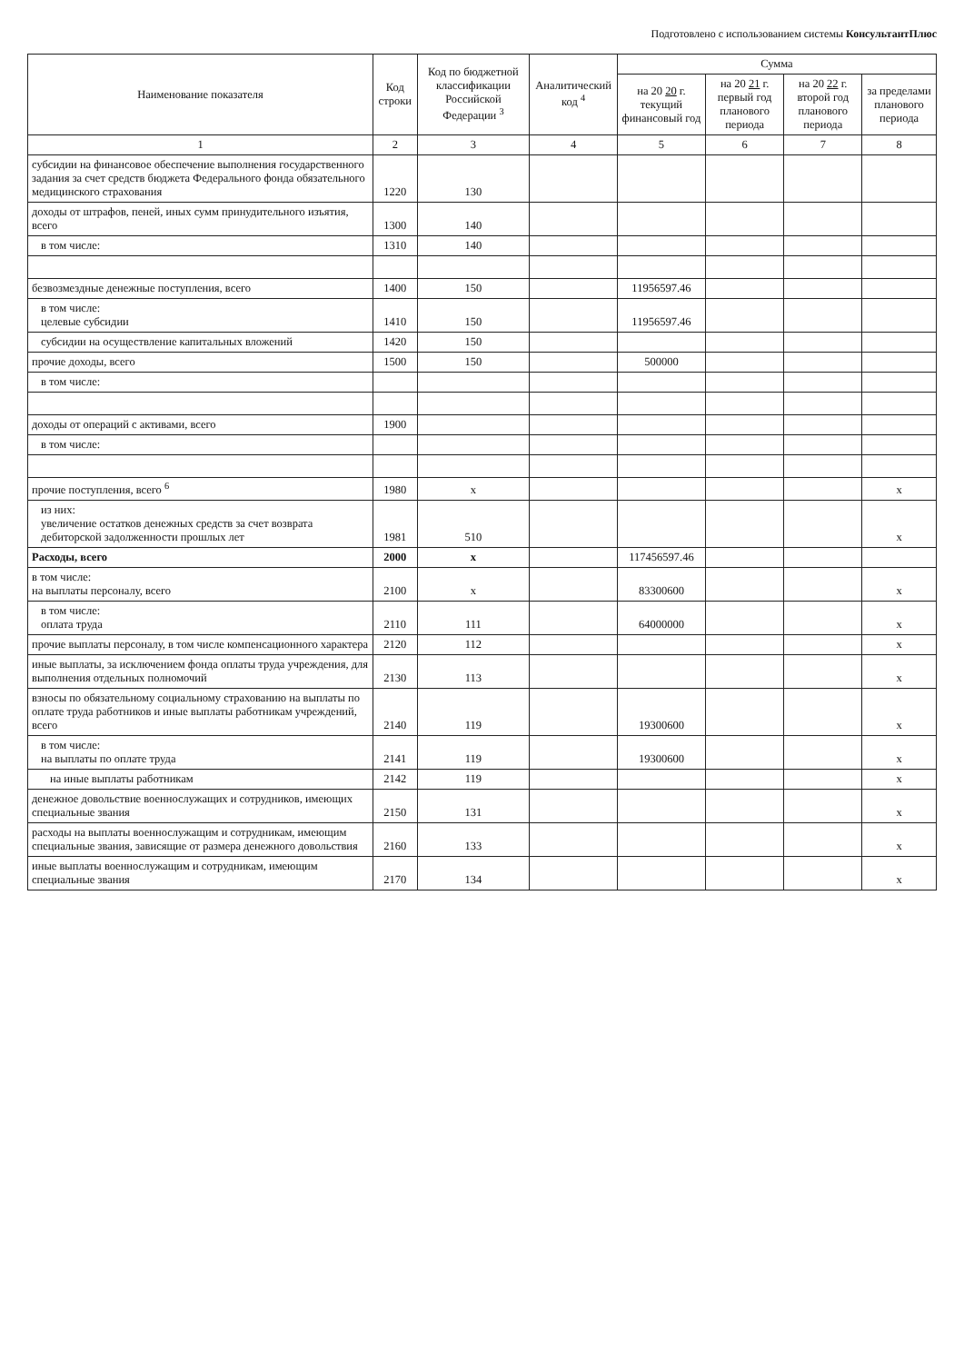Подготовлено с использованием системы КонсультантПлюс
| Наименование показателя | Код строки | Код по бюджетной классификации Российской Федерации <sup>3</sup> | Аналитический код <sup>4</sup> | Сумма | | | |
| --- | --- | --- | --- | --- | --- | --- | --- |
| | | | | на 20 20 г. текущий финансовый год | на 20 21 г. первый год планового периода | на 20 22 г. второй год планового периода | за пределами планового периода |
| 1 | 2 | 3 | 4 | 5 | 6 | 7 | 8 |
| субсидии на финансовое обеспечение выполнения государственного задания за счет средств бюджета Федерального фонда обязательного медицинского страхования | 1220 | 130 | | | | | |
| доходы от штрафов, пеней, иных сумм принудительного изъятия, всего | 1300 | 140 | | | | | |
| в том числе: | 1310 | 140 | | | | | |
| безвозмездные денежные поступления, всего | 1400 | 150 | | 11956597.46 | | | |
| в том числе: целевые субсидии | 1410 | 150 | | 11956597.46 | | | |
| субсидии на осуществление капитальных вложений | 1420 | 150 | | | | | |
| прочие доходы, всего | 1500 | 150 | | 500000 | | | |
| в том числе: | | | | | | | |
| доходы от операций с активами, всего | 1900 | | | | | | |
| в том числе: | | | | | | | |
| прочие поступления, всего <sup>6</sup> | 1980 | x | | | | | x |
| из них: увеличение остатков денежных средств за счет возврата дебиторской задолженности прошлых лет | 1981 | 510 | | | | | x |
| Расходы, всего | 2000 | x | | 117456597.46 | | | |
| в том числе: на выплаты персоналу, всего | 2100 | x | | 83300600 | | | x |
| в том числе: оплата труда | 2110 | 111 | | 64000000 | | | x |
| прочие выплаты персоналу, в том числе компенсационного характера | 2120 | 112 | | | | | x |
| иные выплаты, за исключением фонда оплаты труда учреждения, для выполнения отдельных полномочий | 2130 | 113 | | | | | x |
| взносы по обязательному социальному страхованию на выплаты по оплате труда работников и иные выплаты работникам учреждений, всего | 2140 | 119 | | 19300600 | | | x |
| в том числе: на выплаты по оплате труда | 2141 | 119 | | 19300600 | | | x |
| на иные выплаты работникам | 2142 | 119 | | | | | x |
| денежное довольствие военнослужащих и сотрудников, имеющих специальные звания | 2150 | 131 | | | | | x |
| расходы на выплаты военнослужащим и сотрудникам, имеющим специальные звания, зависящие от размера денежного довольствия | 2160 | 133 | | | | | x |
| иные выплаты военнослужащим и сотрудникам, имеющим специальные звания | 2170 | 134 | | | | | x |